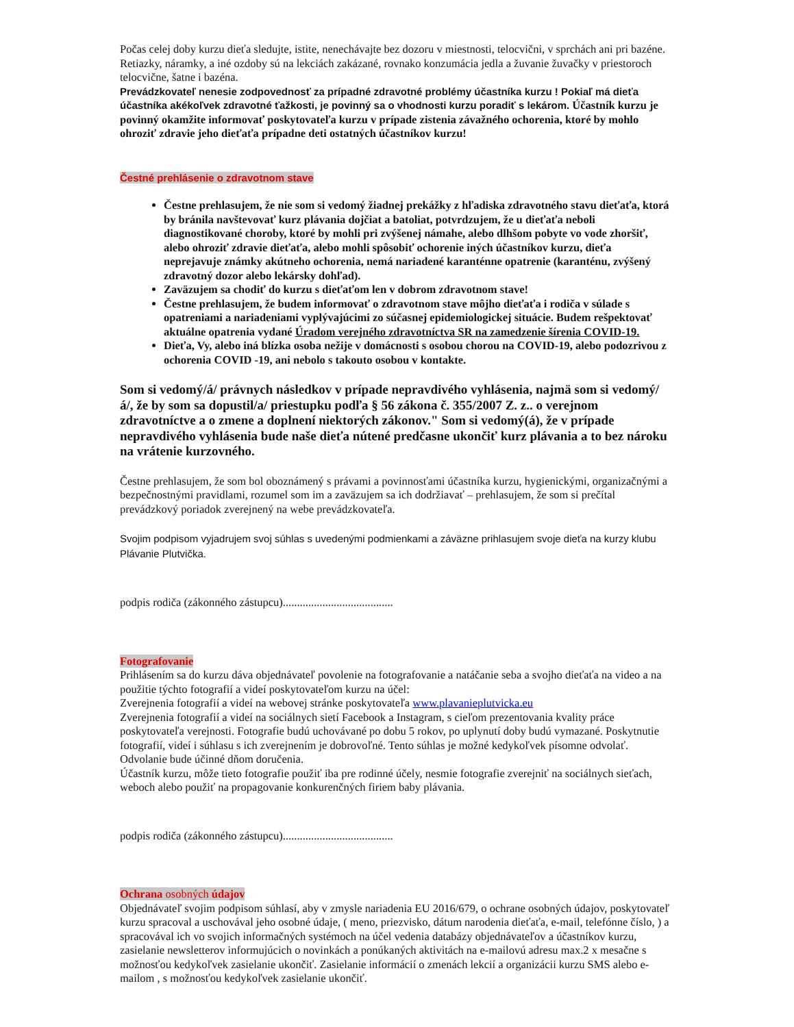Počas celej doby kurzu dieťa sledujte, istite, nenechávajte bez dozoru v miestnosti, telocvični, v sprchách ani pri bazéne. Retiazky, náramky, a iné ozdoby sú na lekciách zakázané, rovnako konzumácia jedla a žuvanie žuvačky v priestoroch telocvične, šatne i bazéna.
Prevádzkovateľ nenesie zodpovednosť za prípadné zdravotné problémy účastníka kurzu ! Pokiaľ má dieťa účastníka akékoľvek zdravotné ťažkosti, je povinný sa o vhodnosti kurzu poradiť s lekárom. Účastník kurzu je povinný okamžite informovať poskytovateľa kurzu v prípade zistenia závažného ochorenia, ktoré by mohlo ohroziť zdravie jeho dieťaťa prípadne deti ostatných účastníkov kurzu!
Čestné prehlásenie o zdravotnom stave
Čestne prehlasujem, že nie som si vedomý žiadnej prekážky z hľadiska zdravotného stavu dieťaťa, ktorá by bránila navštevovať kurz plávania dojčiat a batoliat, potvrdzujem, že u dieťaťa neboli diagnostikované choroby, ktoré by mohli pri zvýšenej námahe, alebo dlhšom pobyte vo vode zhoršiť, alebo ohroziť zdravie dieťaťa, alebo mohli spôsobiť ochorenie iných účastníkov kurzu, dieťa neprejavuje známky akútneho ochorenia, nemá nariadené karanténne opatrenie (karanténu, zvýšený zdravotný dozor alebo lekársky dohľad).
Zaväzujem sa chodiť do kurzu s dieťaťom len v dobrom zdravotnom stave!
Čestne prehlasujem, že budem informovať o zdravotnom stave môjho dieťaťa i rodiča v súlade s opatreniami a nariadeniami vyplývajúcimi zo súčasnej epidemiologickej situácie. Budem rešpektovať aktuálne opatrenia vydané Úradom verejného zdravotníctva SR na zamedzenie šírenia COVID-19.
Dieťa, Vy, alebo iná blízka osoba nežije v domácnosti s osobou chorou na COVID-19, alebo podozrivou z ochorenia COVID -19, ani nebolo s takouto osobou v kontakte.
Som si vedomý/á/ právnych následkov v prípade nepravdivého vyhlásenia, najmä som si vedomý/á/, že by som sa dopustil/a/ priestupku podľa § 56 zákona č. 355/2007 Z. z.. o verejnom zdravotníctve a o zmene a doplnení niektorých zákonov." Som si vedomý(á), že v prípade nepravdivého vyhlásenia bude naše dieťa nútené predčasne ukončiť kurz plávania a to bez nároku na vrátenie kurzovného.
Čestne prehlasujem, že som bol oboznámený s právami a povinnosťami účastníka kurzu, hygienickými, organizačnými a bezpečnostnými pravidlami, rozumel som im a zaväzujem sa ich dodržiavať – prehlasujem, že som si prečítal prevádzkový poriadok zverejnený na webe prevádzkovateľa.
Svojim podpisom vyjadrujem svoj súhlas s uvedenými podmienkami a záväzne prihlasujem svoje dieťa na kurzy klubu Plávanie Plutvička.
podpis rodiča (zákonného zástupcu).......................................
Fotografovanie
Prihlásením sa do kurzu dáva objednávateľ povolenie na fotografovanie a natáčanie seba a svojho dieťaťa na video a na použitie týchto fotografií a videí poskytovateľom kurzu na účel:
Zverejnenia fotografií a videí na webovej stránke poskytovateľa www.plavanieplutvicka.eu
Zverejnenia fotografií a videí na sociálnych sietí Facebook a Instagram, s cieľom prezentovania kvality práce poskytovateľa verejnosti. Fotografie budú uchovávané po dobu 5 rokov, po uplynutí doby budú vymazané. Poskytnutie fotografií, videí i súhlasu s ich zverejnením je dobrovoľné. Tento súhlas je možné kedykoľvek písomne odvolať. Odvolanie bude účinné dňom doručenia.
Účastník kurzu, môže tieto fotografie použiť iba pre rodinné účely, nesmie fotografie zverejniť na sociálnych sieťach, weboch alebo použiť na propagovanie konkurenčných firiem baby plávania.
podpis rodiča (zákonného zástupcu).......................................
Ochrana osobných údajov
Objednávateľ svojim podpisom súhlasí, aby v zmysle nariadenia EU 2016/679, o ochrane osobných údajov, poskytovateľ kurzu spracoval a uschovával jeho osobné údaje, ( meno, priezvisko, dátum narodenia dieťaťa, e-mail, telefónne číslo, ) a spracovával ich vo svojich informačných systémoch na účel vedenia databázy objednávateľov a účastníkov kurzu, zasielanie newsletterov informujúcich o novinkách a ponúkaných aktivitách na e-mailovú adresu max.2 x mesačne s možnosťou kedykoľvek zasielanie ukončiť. Zasielanie informácií o zmenách lekcií a organizácii kurzu SMS alebo e-mailom , s možnosťou kedykoľvek zasielanie ukončiť.